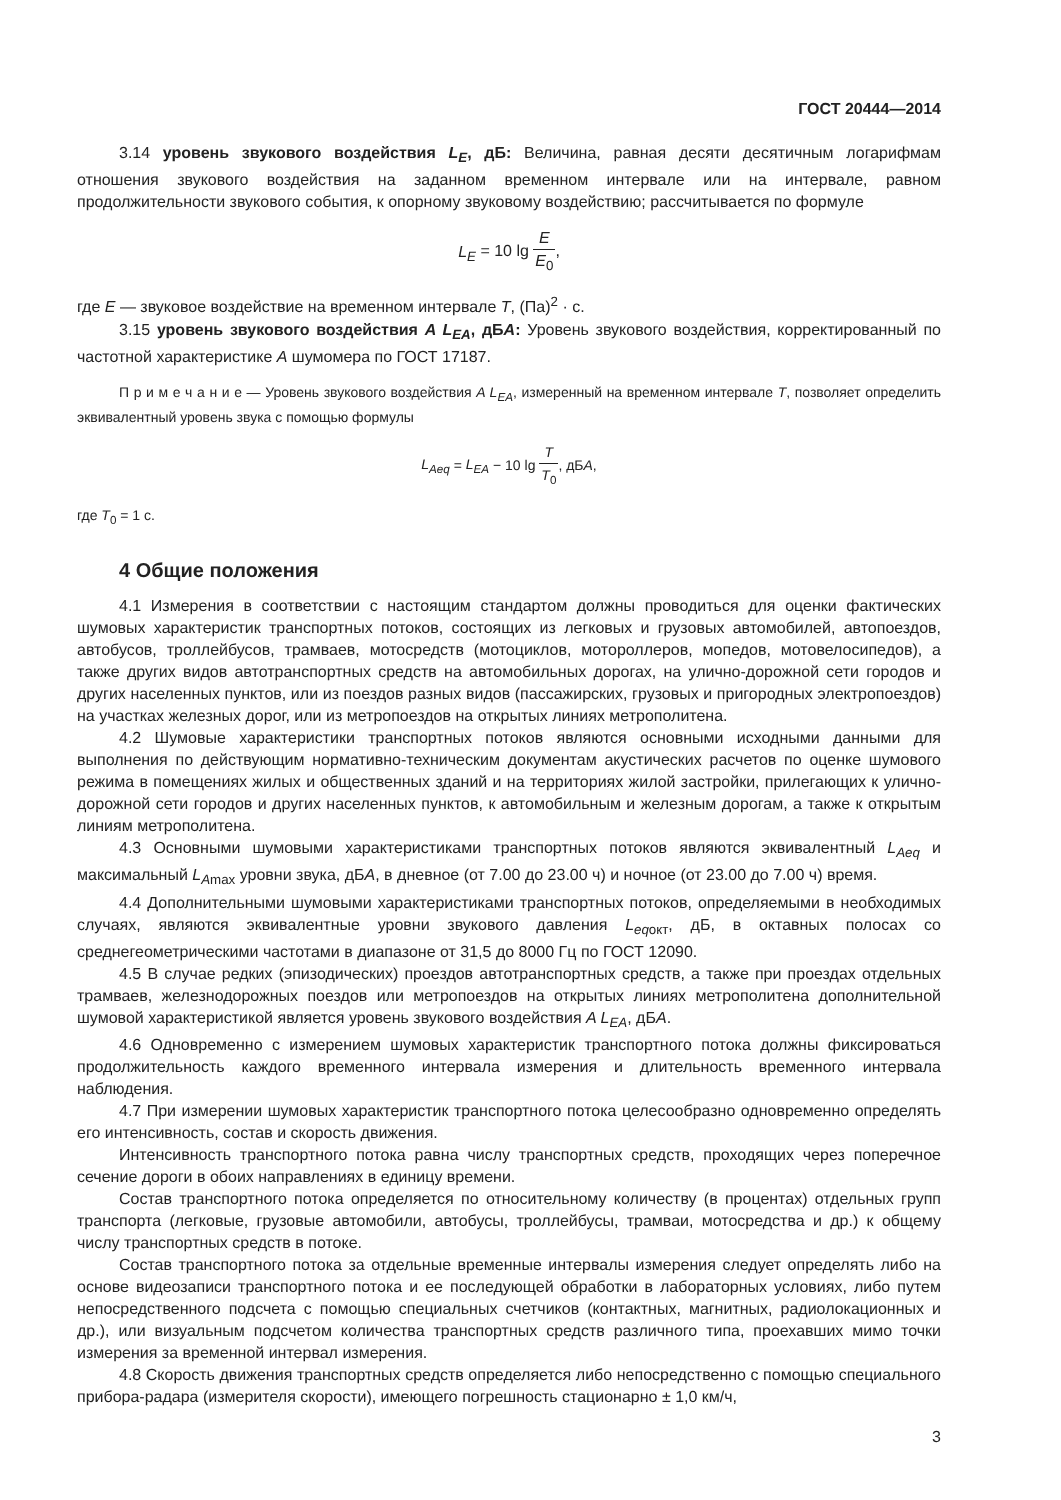ГОСТ 20444—2014
3.14 уровень звукового воздействия L<sub>E</sub>, дБ: Величина, равная десяти десятичным логарифмам отношения звукового воздействия на заданном временном интервале или на интервале, равном продолжительности звукового события, к опорному звуковому воздействию; рассчитывается по формуле
L<sub>E</sub> = 10 lg E E<sub>0</sub>,
где E — звуковое воздействие на временном интервале T, (Па)<sup>2</sup> · с.
3.15 уровень звукового воздействия A L<sub>EA</sub>, дБA: Уровень звукового воздействия, корректированный по частотной характеристике A шумомера по ГОСТ 17187.
П р и м е ч а н и е — Уровень звукового воздействия A L<sub>EA</sub>, измеренный на временном интервале T, позволяет определить эквивалентный уровень звука с помощью формулы
L<sub>Aeq</sub> = L<sub>EA</sub> − 10 lg T T<sub>0</sub>, дБA,
где T<sub>0</sub> = 1 с.
4 Общие положения
4.1 Измерения в соответствии с настоящим стандартом должны проводиться для оценки фактических шумовых характеристик транспортных потоков, состоящих из легковых и грузовых автомобилей, автопоездов, автобусов, троллейбусов, трамваев, мотосредств (мотоциклов, мотороллеров, мопедов, мотовелосипедов), а также других видов автотранспортных средств на автомобильных дорогах, на улично-дорожной сети городов и других населенных пунктов, или из поездов разных видов (пассажирских, грузовых и пригородных электропоездов) на участках железных дорог, или из метропоездов на открытых линиях метрополитена.
4.2 Шумовые характеристики транспортных потоков являются основными исходными данными для выполнения по действующим нормативно-техническим документам акустических расчетов по оценке шумового режима в помещениях жилых и общественных зданий и на территориях жилой застройки, прилегающих к улично-дорожной сети городов и других населенных пунктов, к автомобильным и железным дорогам, а также к открытым линиям метрополитена.
4.3 Основными шумовыми характеристиками транспортных потоков являются эквивалентный L<sub>Aeq</sub> и максимальный L<sub>A</sub><sub>max</sub> уровни звука, дБA, в дневное (от 7.00 до 23.00 ч) и ночное (от 23.00 до 7.00 ч) время.
4.4 Дополнительными шумовыми характеристиками транспортных потоков, определяемыми в необходимых случаях, являются эквивалентные уровни звукового давления L<sub>eq</sub><sub>окт</sub>, дБ, в октавных полосах со среднегеометрическими частотами в диапазоне от 31,5 до 8000 Гц по ГОСТ 12090.
4.5 В случае редких (эпизодических) проездов автотранспортных средств, а также при проездах отдельных трамваев, железнодорожных поездов или метропоездов на открытых линиях метрополитена дополнительной шумовой характеристикой является уровень звукового воздействия A L<sub>EA</sub>, дБA.
4.6 Одновременно с измерением шумовых характеристик транспортного потока должны фиксироваться продолжительность каждого временного интервала измерения и длительность временного интервала наблюдения.
4.7 При измерении шумовых характеристик транспортного потока целесообразно одновременно определять его интенсивность, состав и скорость движения.
Интенсивность транспортного потока равна числу транспортных средств, проходящих через поперечное сечение дороги в обоих направлениях в единицу времени.
Состав транспортного потока определяется по относительному количеству (в процентах) отдельных групп транспорта (легковые, грузовые автомобили, автобусы, троллейбусы, трамваи, мотосредства и др.) к общему числу транспортных средств в потоке.
Состав транспортного потока за отдельные временные интервалы измерения следует определять либо на основе видеозаписи транспортного потока и ее последующей обработки в лабораторных условиях, либо путем непосредственного подсчета с помощью специальных счетчиков (контактных, магнитных, радиолокационных и др.), или визуальным подсчетом количества транспортных средств различного типа, проехавших мимо точки измерения за временной интервал измерения.
4.8 Скорость движения транспортных средств определяется либо непосредственно с помощью специального прибора-радара (измерителя скорости), имеющего погрешность стационарно ± 1,0 км/ч,
3